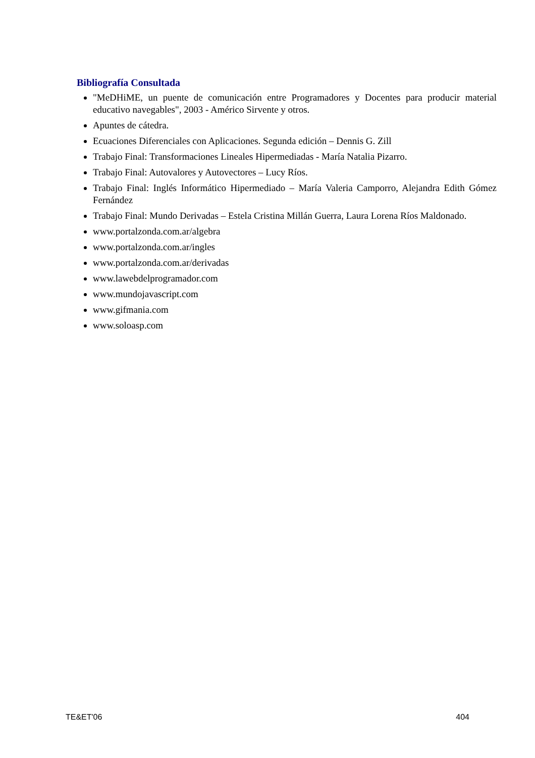Bibliografía Consultada
"MeDHiME, un puente de comunicación entre Programadores y Docentes para producir material educativo navegables", 2003 - Américo Sirvente y otros.
Apuntes de cátedra.
Ecuaciones Diferenciales con Aplicaciones. Segunda edición – Dennis G. Zill
Trabajo Final: Transformaciones Lineales Hipermediadas - María Natalia Pizarro.
Trabajo Final: Autovalores y Autovectores – Lucy Ríos.
Trabajo Final: Inglés Informático Hipermediado – María Valeria Camporro, Alejandra Edith Gómez Fernández
Trabajo Final: Mundo Derivadas – Estela Cristina Millán Guerra, Laura Lorena Ríos Maldonado.
www.portalzonda.com.ar/algebra
www.portalzonda.com.ar/ingles
www.portalzonda.com.ar/derivadas
www.lawebdelprogramador.com
www.mundojavascript.com
www.gifmania.com
www.soloasp.com
TE&ET'06 404